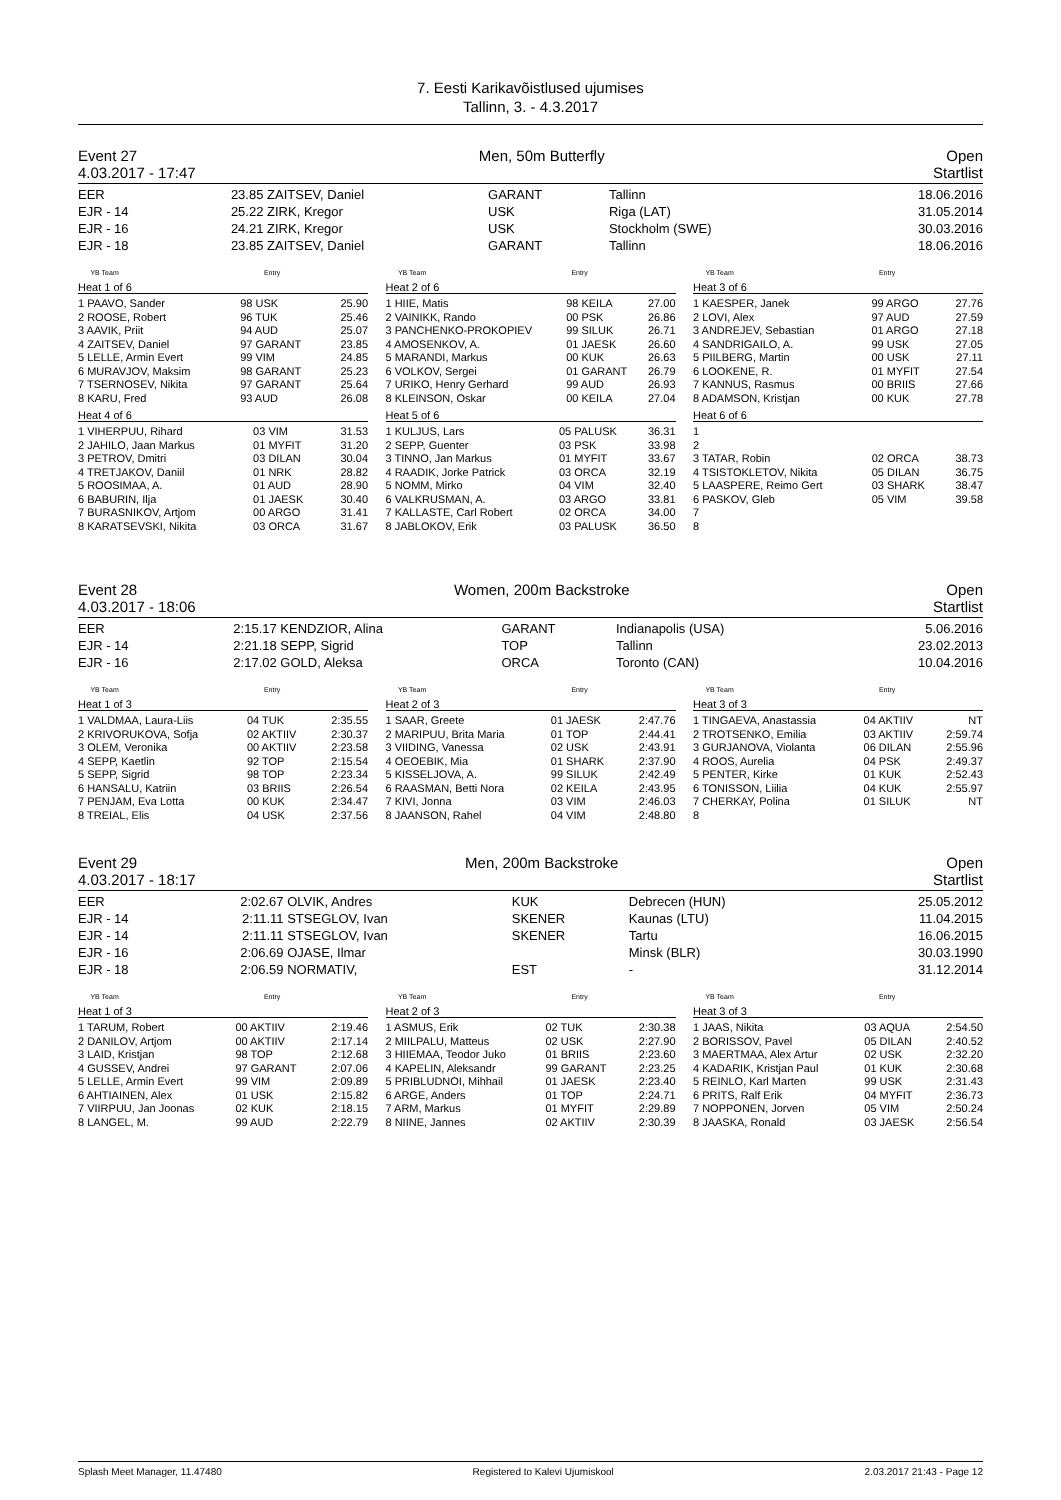7. Eesti Karikavõistlused ujumises
Tallinn, 3. - 4.3.2017
Event 27 Men, 50m Butterfly Open
4.03.2017 - 17:47 Startlist
| EER | 23.85 | ZAITSEV, Daniel | GARANT | Tallinn | 18.06.2016 |
| EJR - 14 | 25.22 | ZIRK, Kregor | USK | Riga (LAT) | 31.05.2014 |
| EJR - 16 | 24.21 | ZIRK, Kregor | USK | Stockholm (SWE) | 30.03.2016 |
| EJR - 18 | 23.85 | ZAITSEV, Daniel | GARANT | Tallinn | 18.06.2016 |
| | YB Team | Entry |
| --- | --- | --- |
Heat 1 of 6
| 1 PAAVO, Sander | 98 USK | 25.90 |
| 2 ROOSE, Robert | 96 TUK | 25.46 |
| 3 AAVIK, Priit | 94 AUD | 25.07 |
| 4 ZAITSEV, Daniel | 97 GARANT | 23.85 |
| 5 LELLE, Armin Evert | 99 VIM | 24.85 |
| 6 MURAVJOV, Maksim | 98 GARANT | 25.23 |
| 7 TSERNOSEV, Nikita | 97 GARANT | 25.64 |
| 8 KARU, Fred | 93 AUD | 26.08 |
Heat 4 of 6
| 1 VIHERPUU, Rihard | 03 VIM | 31.53 |
| 2 JAHILO, Jaan Markus | 01 MYFIT | 31.20 |
| 3 PETROV, Dmitri | 03 DILAN | 30.04 |
| 4 TRETJAKOV, Daniil | 01 NRK | 28.82 |
| 5 ROOSIMAA, A. | 01 AUD | 28.90 |
| 6 BABURIN, Ilja | 01 JAESK | 30.40 |
| 7 BURASNIKOV, Artjom | 00 ARGO | 31.41 |
| 8 KARATSEVSKI, Nikita | 03 ORCA | 31.67 |
| | YB Team | Entry |
| --- | --- | --- |
Heat 2 of 6
| 1 HIIE, Matis | 98 KEILA | 27.00 |
| 2 VAINIKK, Rando | 00 PSK | 26.86 |
| 3 PANCHENKO-PROKOPIEV | 99 SILUK | 26.71 |
| 4 AMOSENKOV, A. | 01 JAESK | 26.60 |
| 5 MARANDI, Markus | 00 KUK | 26.63 |
| 6 VOLKOV, Sergei | 01 GARANT | 26.79 |
| 7 URIKO, Henry Gerhard | 99 AUD | 26.93 |
| 8 KLEINSON, Oskar | 00 KEILA | 27.04 |
Heat 5 of 6
| 1 KULJUS, Lars | 05 PALUSK | 36.31 |
| 2 SEPP, Guenter | 03 PSK | 33.98 |
| 3 TINNO, Jan Markus | 01 MYFIT | 33.67 |
| 4 RAADIK, Jorke Patrick | 03 ORCA | 32.19 |
| 5 NOMM, Mirko | 04 VIM | 32.40 |
| 6 VALKRUSMAN, A. | 03 ARGO | 33.81 |
| 7 KALLASTE, Carl Robert | 02 ORCA | 34.00 |
| 8 JABLOKOV, Erik | 03 PALUSK | 36.50 |
| | YB Team | Entry |
| --- | --- | --- |
Heat 3 of 6
| 1 KAESPER, Janek | 99 ARGO | 27.76 |
| 2 LOVI, Alex | 97 AUD | 27.59 |
| 3 ANDREJEV, Sebastian | 01 ARGO | 27.18 |
| 4 SANDRIGAILO, A. | 99 USK | 27.05 |
| 5 PIILBERG, Martin | 00 USK | 27.11 |
| 6 LOOKENE, R. | 01 MYFIT | 27.54 |
| 7 KANNUS, Rasmus | 00 BRIIS | 27.66 |
| 8 ADAMSON, Kristjan | 00 KUK | 27.78 |
Heat 6 of 6
| 1 | | |
| 2 | | |
| 3 TATAR, Robin | 02 ORCA | 38.73 |
| 4 TSISTOKLETOV, Nikita | 05 DILAN | 36.75 |
| 5 LAASPERE, Reimo Gert | 03 SHARK | 38.47 |
| 6 PASKOV, Gleb | 05 VIM | 39.58 |
| 7 | | |
| 8 | | |
Event 28 Women, 200m Backstroke Open
4.03.2017 - 18:06 Startlist
| EER | 2:15.17 | KENDZIOR, Alina | GARANT | Indianapolis (USA) | 5.06.2016 |
| EJR - 14 | 2:21.18 | SEPP, Sigrid | TOP | Tallinn | 23.02.2013 |
| EJR - 16 | 2:17.02 | GOLD, Aleksa | ORCA | Toronto (CAN) | 10.04.2016 |
| | YB Team | Entry |
| --- | --- | --- |
Heat 1 of 3
| 1 VALDMAA, Laura-Liis | 04 TUK | 2:35.55 |
| 2 KRIVORUKOVA, Sofja | 02 AKTIIV | 2:30.37 |
| 3 OLEM, Veronika | 00 AKTIIV | 2:23.58 |
| 4 SEPP, Kaetlin | 92 TOP | 2:15.54 |
| 5 SEPP, Sigrid | 98 TOP | 2:23.34 |
| 6 HANSALU, Katriin | 03 BRIIS | 2:26.54 |
| 7 PENJAM, Eva Lotta | 00 KUK | 2:34.47 |
| 8 TREIAL, Elis | 04 USK | 2:37.56 |
| | YB Team | Entry |
| --- | --- | --- |
Heat 2 of 3
| 1 SAAR, Greete | 01 JAESK | 2:47.76 |
| 2 MARIPUU, Brita Maria | 01 TOP | 2:44.41 |
| 3 VIIDING, Vanessa | 02 USK | 2:43.91 |
| 4 OEOEBIK, Mia | 01 SHARK | 2:37.90 |
| 5 KISSELJOVA, A. | 99 SILUK | 2:42.49 |
| 6 RAASMAN, Betti Nora | 02 KEILA | 2:43.95 |
| 7 KIVI, Jonna | 03 VIM | 2:46.03 |
| 8 JAANSON, Rahel | 04 VIM | 2:48.80 |
| | YB Team | Entry |
| --- | --- | --- |
Heat 3 of 3
| 1 TINGAEVA, Anastassia | 04 AKTIIV | NT |
| 2 TROTSENKO, Emilia | 03 AKTIIV | 2:59.74 |
| 3 GURJANOVA, Violanta | 06 DILAN | 2:55.96 |
| 4 ROOS, Aurelia | 04 PSK | 2:49.37 |
| 5 PENTER, Kirke | 01 KUK | 2:52.43 |
| 6 TONISSON, Liilia | 04 KUK | 2:55.97 |
| 7 CHERKAY, Polina | 01 SILUK | NT |
| 8 | | |
Event 29 Men, 200m Backstroke Open
4.03.2017 - 18:17 Startlist
| EER | 2:02.67 | OLVIK, Andres | KUK | Debrecen (HUN) | 25.05.2012 |
| EJR - 14 | 2:11.11 | STSEGLOV, Ivan | SKENER | Kaunas (LTU) | 11.04.2015 |
| EJR - 14 | 2:11.11 | STSEGLOV, Ivan | SKENER | Tartu | 16.06.2015 |
| EJR - 16 | 2:06.69 | OJASE, Ilmar | | Minsk (BLR) | 30.03.1990 |
| EJR - 18 | 2:06.59 | NORMATIV, | EST | - | 31.12.2014 |
| | YB Team | Entry |
| --- | --- | --- |
Heat 1 of 3
| 1 TARUM, Robert | 00 AKTIIV | 2:19.46 |
| 2 DANILOV, Artjom | 00 AKTIIV | 2:17.14 |
| 3 LAID, Kristjan | 98 TOP | 2:12.68 |
| 4 GUSSEV, Andrei | 97 GARANT | 2:07.06 |
| 5 LELLE, Armin Evert | 99 VIM | 2:09.89 |
| 6 AHTIAINEN, Alex | 01 USK | 2:15.82 |
| 7 VIIRPUU, Jan Joonas | 02 KUK | 2:18.15 |
| 8 LANGEL, M. | 99 AUD | 2:22.79 |
| | YB Team | Entry |
| --- | --- | --- |
Heat 2 of 3
| 1 ASMUS, Erik | 02 TUK | 2:30.38 |
| 2 MIILPALU, Matteus | 02 USK | 2:27.90 |
| 3 HIIEMAA, Teodor Juko | 01 BRIIS | 2:23.60 |
| 4 KAPELIN, Aleksandr | 99 GARANT | 2:23.25 |
| 5 PRIBLUDNOI, Mihhail | 01 JAESK | 2:23.40 |
| 6 ARGE, Anders | 01 TOP | 2:24.71 |
| 7 ARM, Markus | 01 MYFIT | 2:29.89 |
| 8 NIINE, Jannes | 02 AKTIIV | 2:30.39 |
| | YB Team | Entry |
| --- | --- | --- |
Heat 3 of 3
| 1 JAAS, Nikita | 03 AQUA | 2:54.50 |
| 2 BORISSOV, Pavel | 05 DILAN | 2:40.52 |
| 3 MAERTMAA, Alex Artur | 02 USK | 2:32.20 |
| 4 KADARIK, Kristjan Paul | 01 KUK | 2:30.68 |
| 5 REINLO, Karl Marten | 99 USK | 2:31.43 |
| 6 PRITS, Ralf Erik | 04 MYFIT | 2:36.73 |
| 7 NOPPONEN, Jorven | 05 VIM | 2:50.24 |
| 8 JAASKA, Ronald | 03 JAESK | 2:56.54 |
Splash Meet Manager, 11.47480 Registered to Kalevi Ujumiskool 2.03.2017 21:43 - Page 12